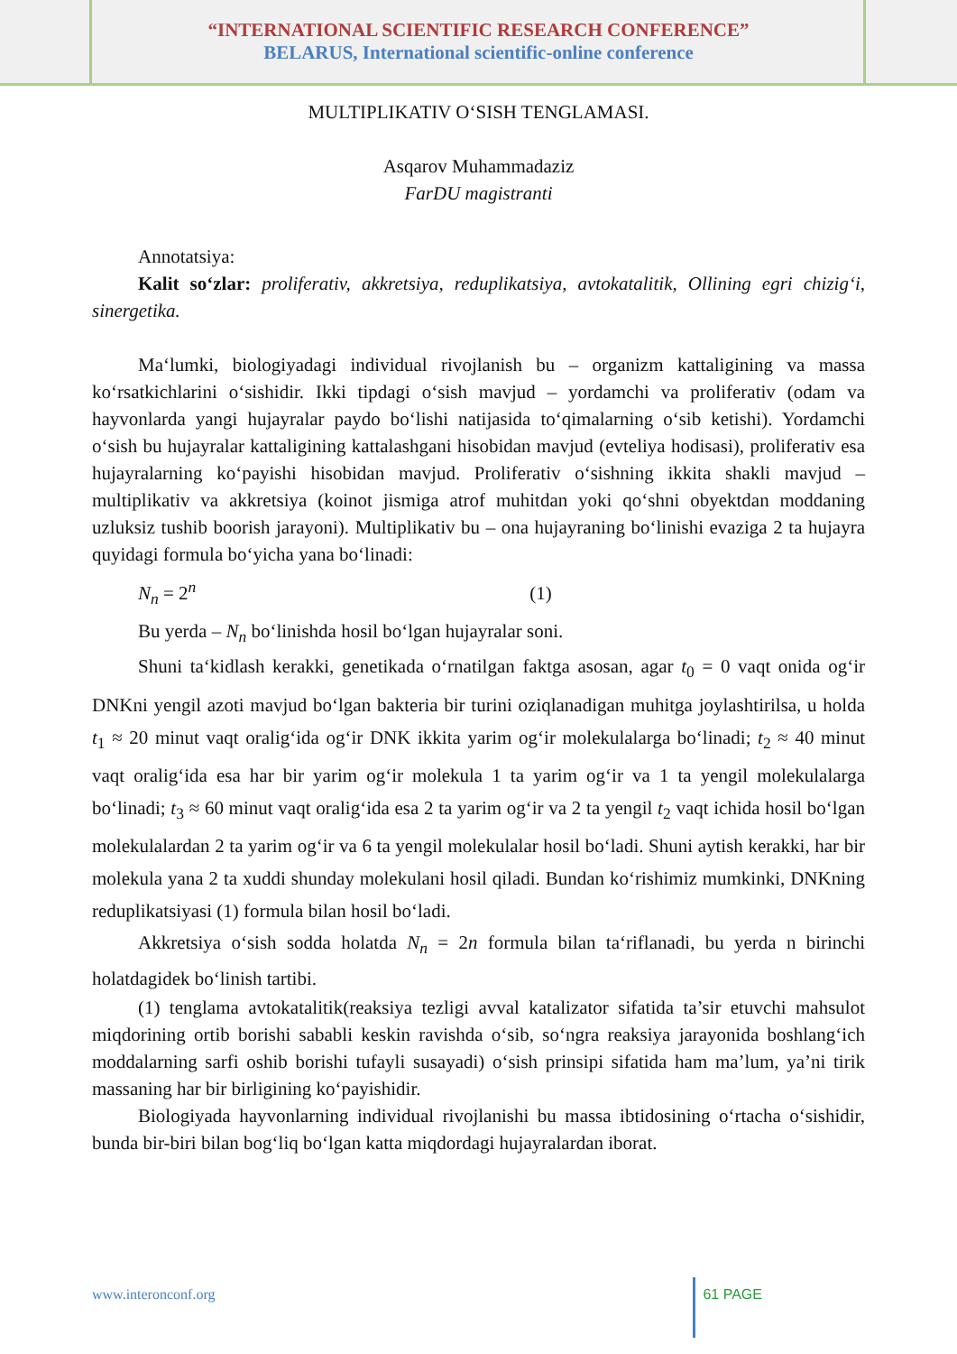“INTERNATIONAL SCIENTIFIC RESEARCH CONFERENCE”
BELARUS, International scientific-online conference
MULTIPLIKATIV O‘SISH TENGLAMASI.
Asqarov Muhammadaziz
FarDU magistranti
Annotatsiya:
Kalit so‘zlar: proliferativ, akkretsiya, reduplikatsiya, avtokatalitik, Ollining egri chizig‘i, sinergetika.
Ma‘lumki, biologiyadagi individual rivojlanish bu – organizm kattaligining va massa ko‘rsatkichlarini o‘sishidir. Ikki tipdagi o‘sish mavjud – yordamchi va proliferativ (odam va hayvonlarda yangi hujayralar paydo bo‘lishi natijasida to‘qimalarning o‘sib ketishi). Yordamchi o‘sish bu hujayralar kattaligining kattalashgani hisobidan mavjud (evteliya hodisasi), proliferativ esa hujayralarning ko‘payishi hisobidan mavjud. Proliferativ o‘sishning ikkita shakli mavjud – multiplikativ va akkretsiya (koinot jismiga atrof muhitdan yoki qo‘shni obyektdan moddaning uzluksiz tushib boorish jarayoni). Multiplikativ bu – ona hujayraning bo‘linishi evaziga 2 ta hujayra quyidagi formula bo‘yicha yana bo‘linadi:
N<sub>n</sub> = 2<sup>n</sup> (1)
Bu yerda – N<sub>n</sub> bo‘linishda hosil bo‘lgan hujayralar soni.
Shuni ta‘kidlash kerakki, genetikada o‘rnatilgan faktga asosan, agar t<sub>0</sub> = 0 vaqt onida og‘ir DNKni yengil azoti mavjud bo‘lgan bakteria bir turini oziqlanadigan muhitga joylashtirilsa, u holda t<sub>1</sub> ≈ 20 minut vaqt oralig‘ida og‘ir DNK ikkita yarim og‘ir molekulalarga bo‘linadi; t<sub>2</sub> ≈ 40 minut vaqt oralig‘ida esa har bir yarim og‘ir molekula 1 ta yarim og‘ir va 1 ta yengil molekulalarga bo‘linadi; t<sub>3</sub> ≈ 60 minut vaqt oralig‘ida esa 2 ta yarim og‘ir va 2 ta yengil t<sub>2</sub> vaqt ichida hosil bo‘lgan molekulalardan 2 ta yarim og‘ir va 6 ta yengil molekulalar hosil bo‘ladi. Shuni aytish kerakki, har bir molekula yana 2 ta xuddi shunday molekulani hosil qiladi. Bundan ko‘rishimiz mumkinki, DNKning reduplikatsiyasi (1) formula bilan hosil bo‘ladi.
Akkretsiya o‘sish sodda holatda N<sub>n</sub> = 2n formula bilan ta‘riflanadi, bu yerda n birinchi holatdagidek bo‘linish tartibi.
(1) tenglama avtokatalitik(reaksiya tezligi avval katalizator sifatida ta’sir etuvchi mahsulot miqdorining ortib borishi sababli keskin ravishda o‘sib, so‘ngra reaksiya jarayonida boshlang‘ich moddalarning sarfi oshib borishi tufayli susayadi) o‘sish prinsipi sifatida ham ma’lum, ya’ni tirik massaning har bir birligining ko‘payishidir.
Biologiyada hayvonlarning individual rivojlanishi bu massa ibtidosining o‘rtacha o‘sishidir, bunda bir-biri bilan bog‘liq bo‘lgan katta miqdordagi hujayralardan iborat.
www.interonconf.org 61 PAGE